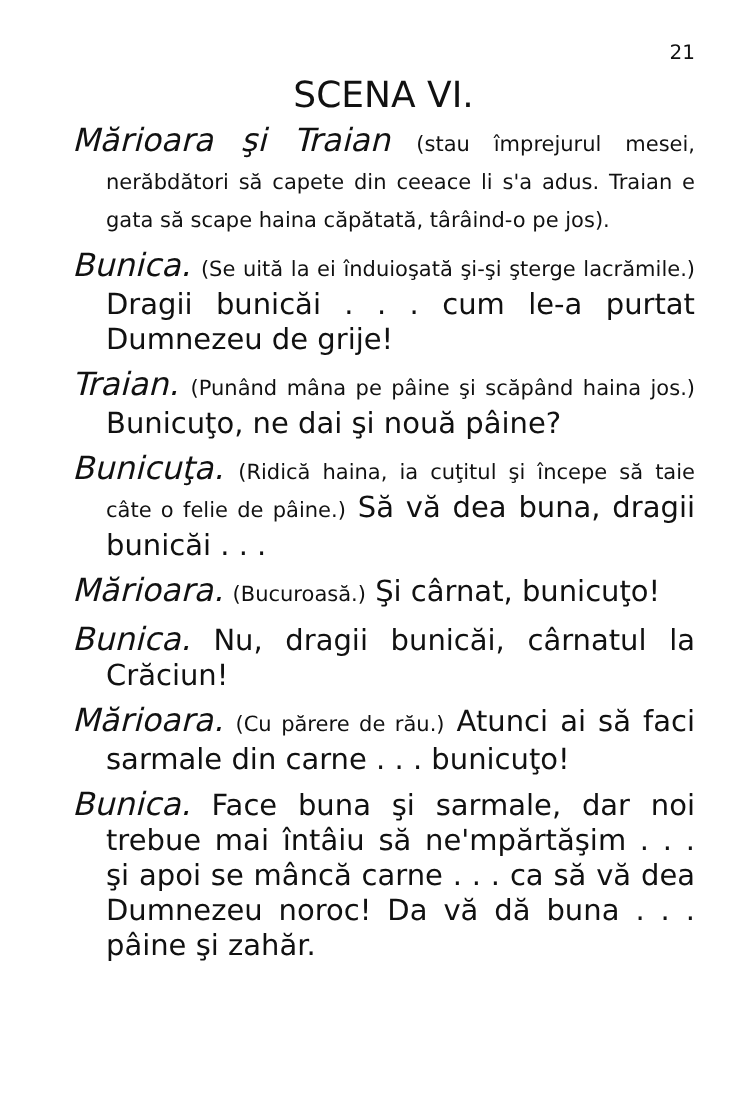21
SCENA VI.
Mărioara şi Traian (stau împrejurul mesei, nerăbdători să capete din ceeace li s'a adus. Traian e gata să scape haina căpătată, târâind-o pe jos).
Bunica. (Se uită la ei înduioşată şi-şi şterge lacrămile.) Dragii bunicăi . . . cum le-a purtat Dumnezeu de grije!
Traian. (Punând mâna pe pâine şi scăpând haina jos.) Bunicuţo, ne dai şi nouă pâine?
Bunicuţa. (Ridică haina, ia cuţitul şi începe să taie câte o felie de pâine.) Să vă dea buna, dragii bunicăi . . .
Mărioara. (Bucuroasă.) Şi cârnat, bunicuţo!
Bunica. Nu, dragii bunicăi, cârnatul la Crăciun!
Mărioara. (Cu părere de rău.) Atunci ai să faci sarmale din carne . . . bunicuţo!
Bunica. Face buna şi sarmale, dar noi trebue mai întâiu să ne'mpărtăşim . . . şi apoi se mâncă carne . . . ca să vă dea Dumnezeu noroc! Da vă dă buna . . . pâine şi zahăr.